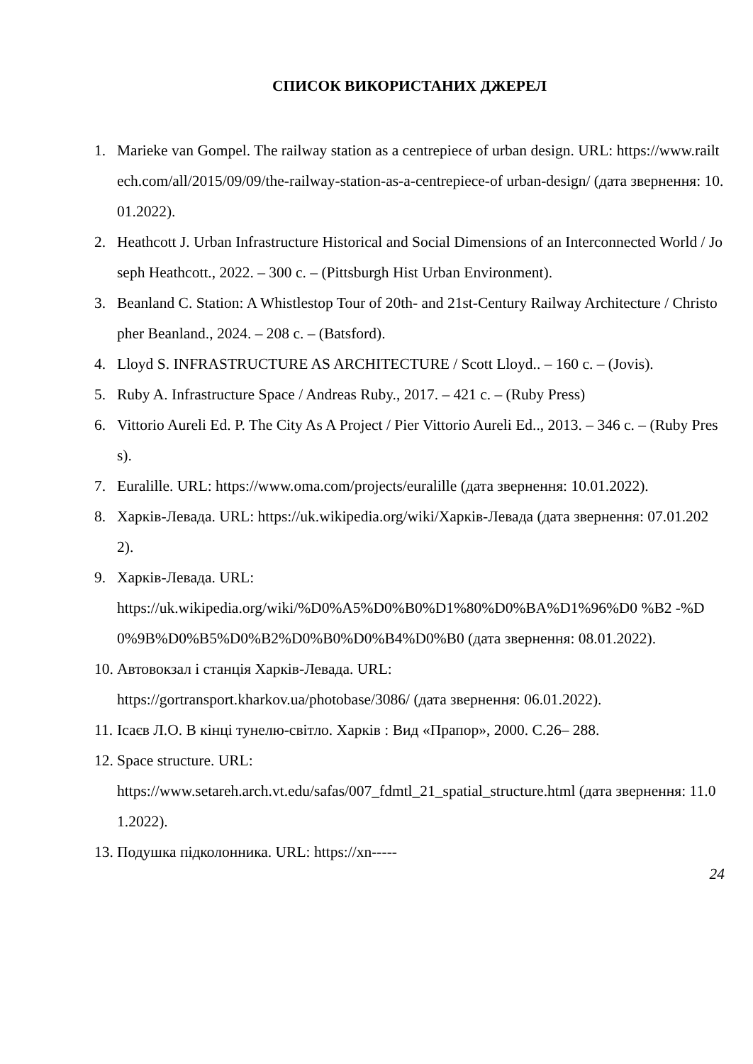СПИСОК ВИКОРИСТАНИХ ДЖЕРЕЛ
1. Marieke van Gompel. The railway station as a centrepiece of urban design. URL: https://www.railtech.com/all/2015/09/09/the-railway-station-as-a-centrepiece-of urban-design/ (дата звернення: 10.01.2022).
2. Heathcott J. Urban Infrastructure Historical and Social Dimensions of an Interconnected World / Joseph Heathcott., 2022. – 300 с. – (Pittsburgh Hist Urban Environment).
3. Beanland C. Station: A Whistlestop Tour of 20th- and 21st-Century Railway Architecture / Christopher Beanland., 2024. – 208 с. – (Batsford).
4. Lloyd S. INFRASTRUCTURE AS ARCHITECTURE / Scott Lloyd.. – 160 с. – (Jovis).
5. Ruby A. Infrastructure Space / Andreas Ruby., 2017. – 421 с. – (Ruby Press)
6. Vittorio Aureli Ed. P. The City As A Project / Pier Vittorio Aureli Ed.., 2013. – 346 с. – (Ruby Press).
7. Euralille. URL: https://www.oma.com/projects/euralille (дата звернення: 10.01.2022).
8. Харків-Левада. URL: https://uk.wikipedia.org/wiki/Харків-Левада (дата звернення: 07.01.2022).
9. Харків-Левада. URL:
https://uk.wikipedia.org/wiki/%D0%A5%D0%B0%D1%80%D0%BA%D1%96%D0 %B2 -%D0%9B%D0%B5%D0%B2%D0%B0%D0%B4%D0%B0 (дата звернення: 08.01.2022).
10. Автовокзал і станція Харків-Левада. URL:
https://gortransport.kharkov.ua/photobase/3086/ (дата звернення: 06.01.2022).
11. Ісаєв Л.О. В кінці тунелю-світло. Харків : Вид «Прапор», 2000. С.26– 288.
12. Space structure. URL:
https://www.setareh.arch.vt.edu/safas/007_fdmtl_21_spatial_structure.html (дата звернення: 11.01.2022).
13. Подушка підколонника. URL: https://xn-----
24